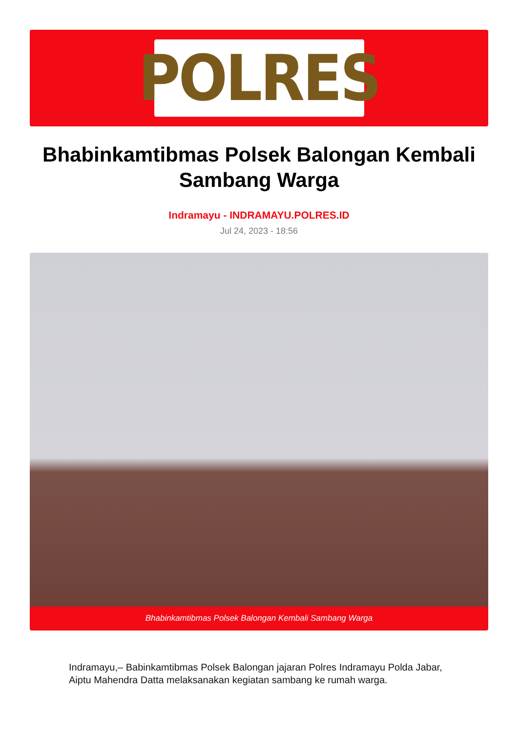POLRES
Bhabinkamtibmas Polsek Balongan Kembali Sambang Warga
Indramayu - INDRAMAYU.POLRES.ID
Jul 24, 2023 - 18:56
Bhabinkamtibmas Polsek Balongan Kembali Sambang Warga
Indramayu,– Babinkamtibmas Polsek Balongan jajaran Polres Indramayu Polda Jabar, Aiptu Mahendra Datta melaksanakan kegiatan sambang ke rumah warga.